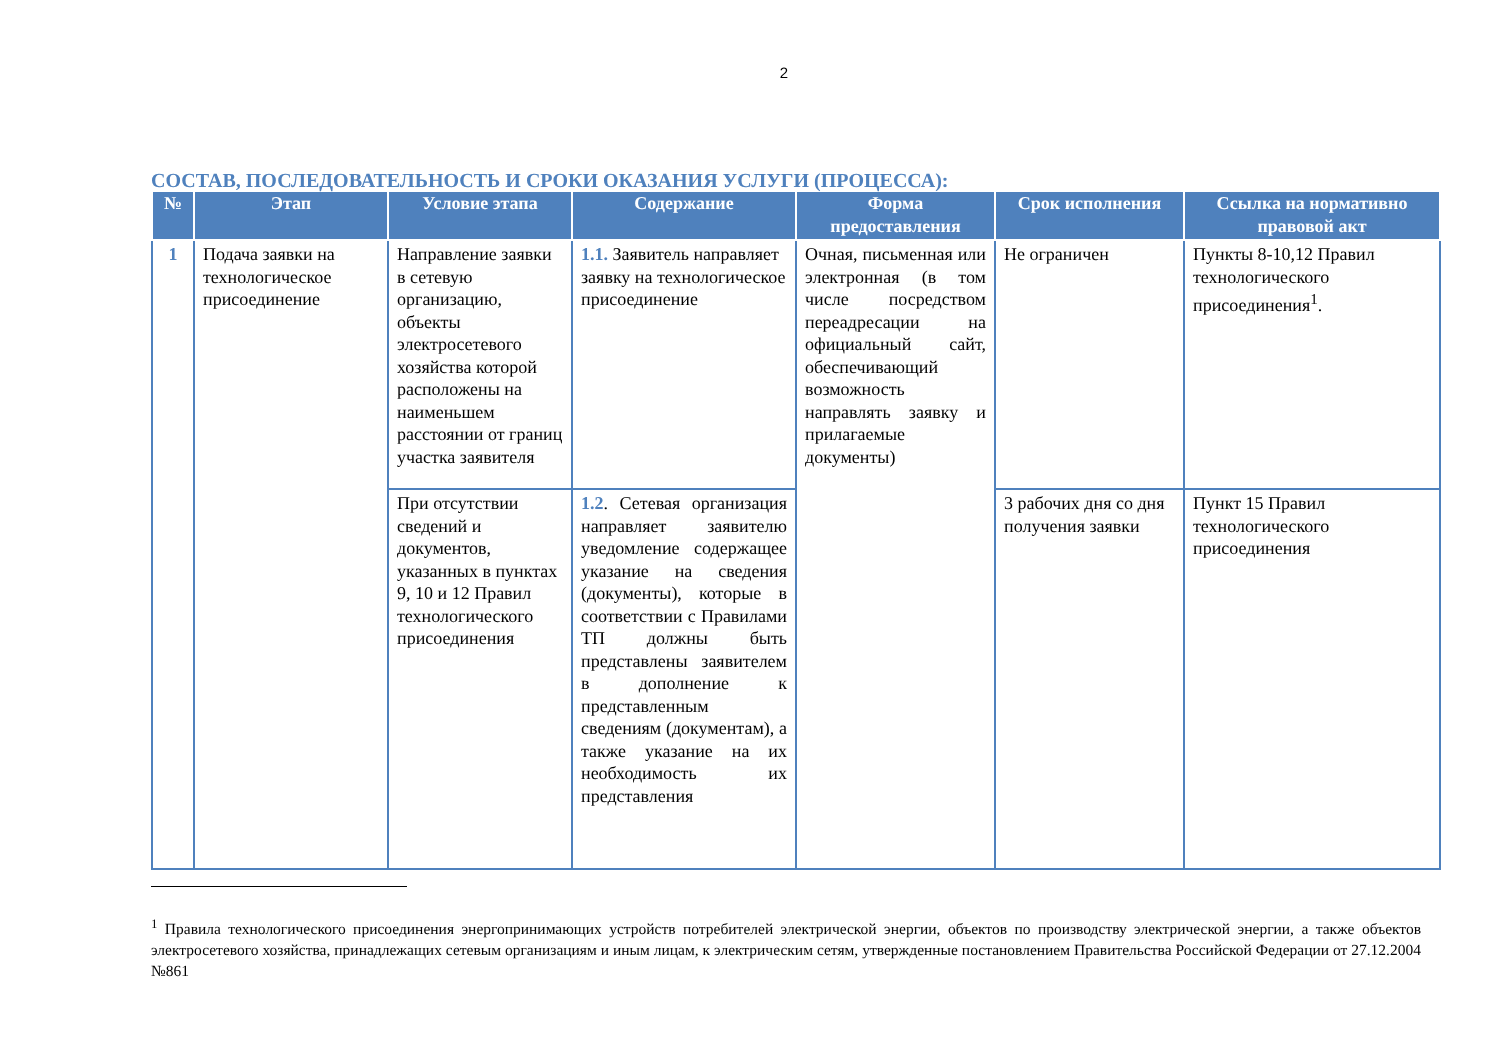2
СОСТАВ, ПОСЛЕДОВАТЕЛЬНОСТЬ И СРОКИ ОКАЗАНИЯ УСЛУГИ (ПРОЦЕССА):
| № | Этап | Условие этапа | Содержание | Форма предоставления | Срок исполнения | Ссылка на нормативно правовой акт |
| --- | --- | --- | --- | --- | --- | --- |
| 1 | Подача заявки на технологическое присоединение | Направление заявки в сетевую организацию, объекты электросетевого хозяйства которой расположены на наименьшем расстоянии от границ участка заявителя | 1.1. Заявитель направляет заявку на технологическое присоединение | Очная, письменная или электронная (в том числе посредством переадресации на официальный сайт, обеспечивающий возможность направлять заявку и прилагаемые документы) | Не ограничен | Пункты 8-10,12 Правил технологического присоединения<sup>1</sup>. |
| | | При отсутствии сведений и документов, указанных в пунктах 9, 10 и 12 Правил технологического присоединения | 1.2 . Сетевая организация направляет заявителю уведомление содержащее указание на сведения (документы), которые в соответствии с Правилами ТП должны быть представлены заявителем в дополнение к представленным сведениям (документам), а также указание на их необходимость их представления | | 3 рабочих дня со дня получения заявки | Пункт 15 Правил технологического присоединения |
<sup>1</sup> Правила технологического присоединения энергопринимающих устройств потребителей электрической энергии, объектов по производству электрической энергии, а также объектов электросетевого хозяйства, принадлежащих сетевым организациям и иным лицам, к электрическим сетям, утвержденные постановлением Правительства Российской Федерации от 27.12.2004 №861